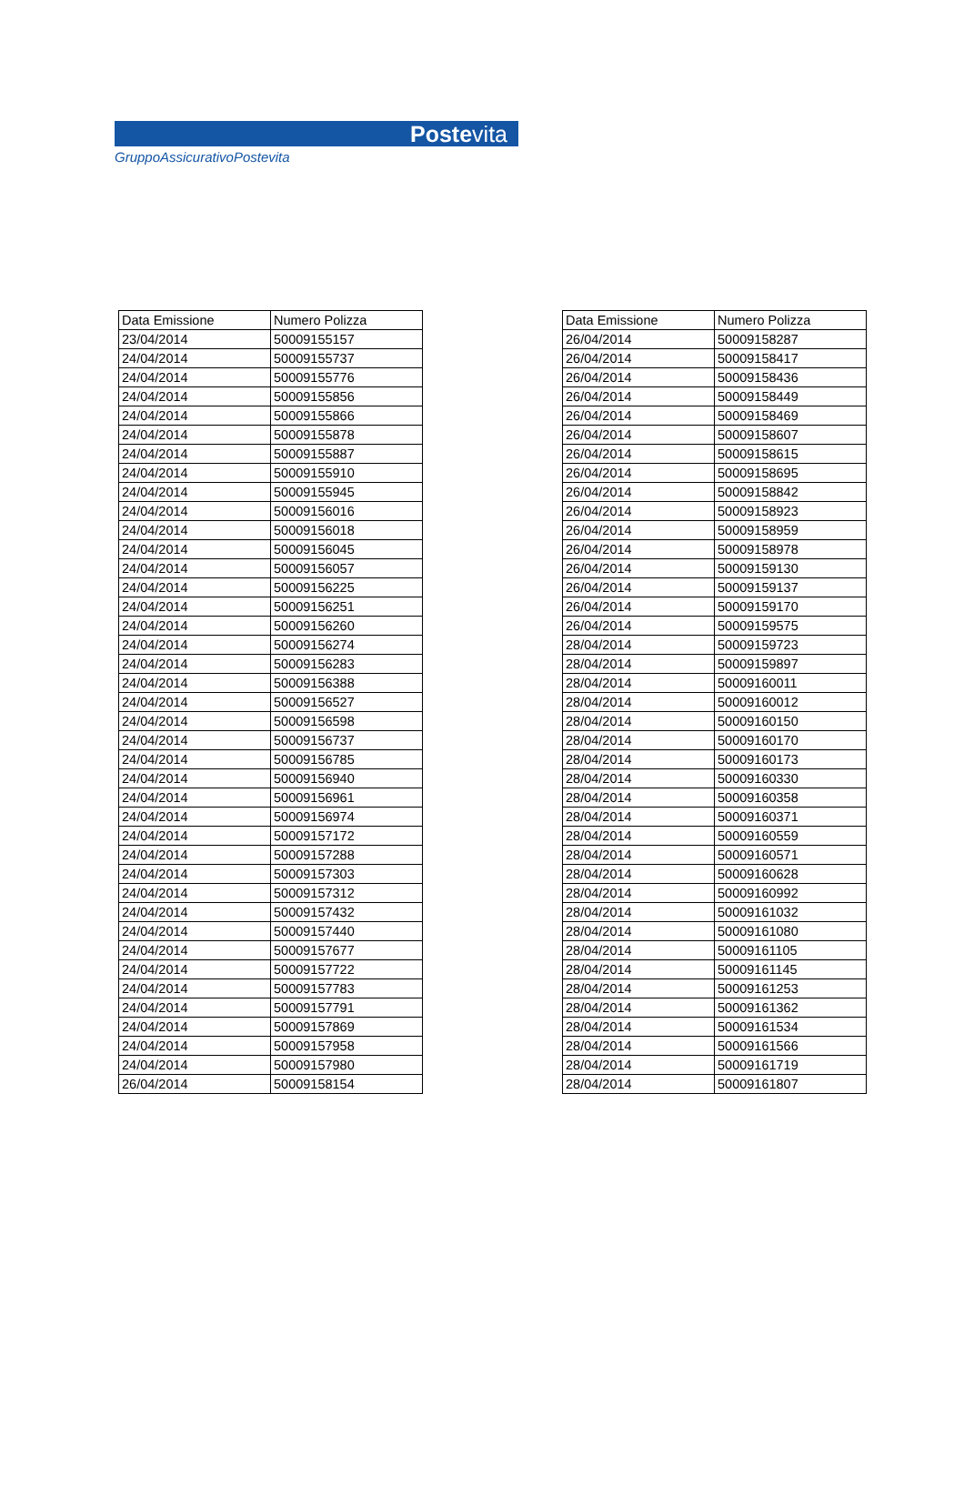Postevita
GruppoAssicurativoPostevita
| Data Emissione | Numero Polizza |
| --- | --- |
| 23/04/2014 | 50009155157 |
| 24/04/2014 | 50009155737 |
| 24/04/2014 | 50009155776 |
| 24/04/2014 | 50009155856 |
| 24/04/2014 | 50009155866 |
| 24/04/2014 | 50009155878 |
| 24/04/2014 | 50009155887 |
| 24/04/2014 | 50009155910 |
| 24/04/2014 | 50009155945 |
| 24/04/2014 | 50009156016 |
| 24/04/2014 | 50009156018 |
| 24/04/2014 | 50009156045 |
| 24/04/2014 | 50009156057 |
| 24/04/2014 | 50009156225 |
| 24/04/2014 | 50009156251 |
| 24/04/2014 | 50009156260 |
| 24/04/2014 | 50009156274 |
| 24/04/2014 | 50009156283 |
| 24/04/2014 | 50009156388 |
| 24/04/2014 | 50009156527 |
| 24/04/2014 | 50009156598 |
| 24/04/2014 | 50009156737 |
| 24/04/2014 | 50009156785 |
| 24/04/2014 | 50009156940 |
| 24/04/2014 | 50009156961 |
| 24/04/2014 | 50009156974 |
| 24/04/2014 | 50009157172 |
| 24/04/2014 | 50009157288 |
| 24/04/2014 | 50009157303 |
| 24/04/2014 | 50009157312 |
| 24/04/2014 | 50009157432 |
| 24/04/2014 | 50009157440 |
| 24/04/2014 | 50009157677 |
| 24/04/2014 | 50009157722 |
| 24/04/2014 | 50009157783 |
| 24/04/2014 | 50009157791 |
| 24/04/2014 | 50009157869 |
| 24/04/2014 | 50009157958 |
| 24/04/2014 | 50009157980 |
| 26/04/2014 | 50009158154 |
| Data Emissione | Numero Polizza |
| --- | --- |
| 26/04/2014 | 50009158287 |
| 26/04/2014 | 50009158417 |
| 26/04/2014 | 50009158436 |
| 26/04/2014 | 50009158449 |
| 26/04/2014 | 50009158469 |
| 26/04/2014 | 50009158607 |
| 26/04/2014 | 50009158615 |
| 26/04/2014 | 50009158695 |
| 26/04/2014 | 50009158842 |
| 26/04/2014 | 50009158923 |
| 26/04/2014 | 50009158959 |
| 26/04/2014 | 50009158978 |
| 26/04/2014 | 50009159130 |
| 26/04/2014 | 50009159137 |
| 26/04/2014 | 50009159170 |
| 26/04/2014 | 50009159575 |
| 28/04/2014 | 50009159723 |
| 28/04/2014 | 50009159897 |
| 28/04/2014 | 50009160011 |
| 28/04/2014 | 50009160012 |
| 28/04/2014 | 50009160150 |
| 28/04/2014 | 50009160170 |
| 28/04/2014 | 50009160173 |
| 28/04/2014 | 50009160330 |
| 28/04/2014 | 50009160358 |
| 28/04/2014 | 50009160371 |
| 28/04/2014 | 50009160559 |
| 28/04/2014 | 50009160571 |
| 28/04/2014 | 50009160628 |
| 28/04/2014 | 50009160992 |
| 28/04/2014 | 50009161032 |
| 28/04/2014 | 50009161080 |
| 28/04/2014 | 50009161105 |
| 28/04/2014 | 50009161145 |
| 28/04/2014 | 50009161253 |
| 28/04/2014 | 50009161362 |
| 28/04/2014 | 50009161534 |
| 28/04/2014 | 50009161566 |
| 28/04/2014 | 50009161719 |
| 28/04/2014 | 50009161807 |